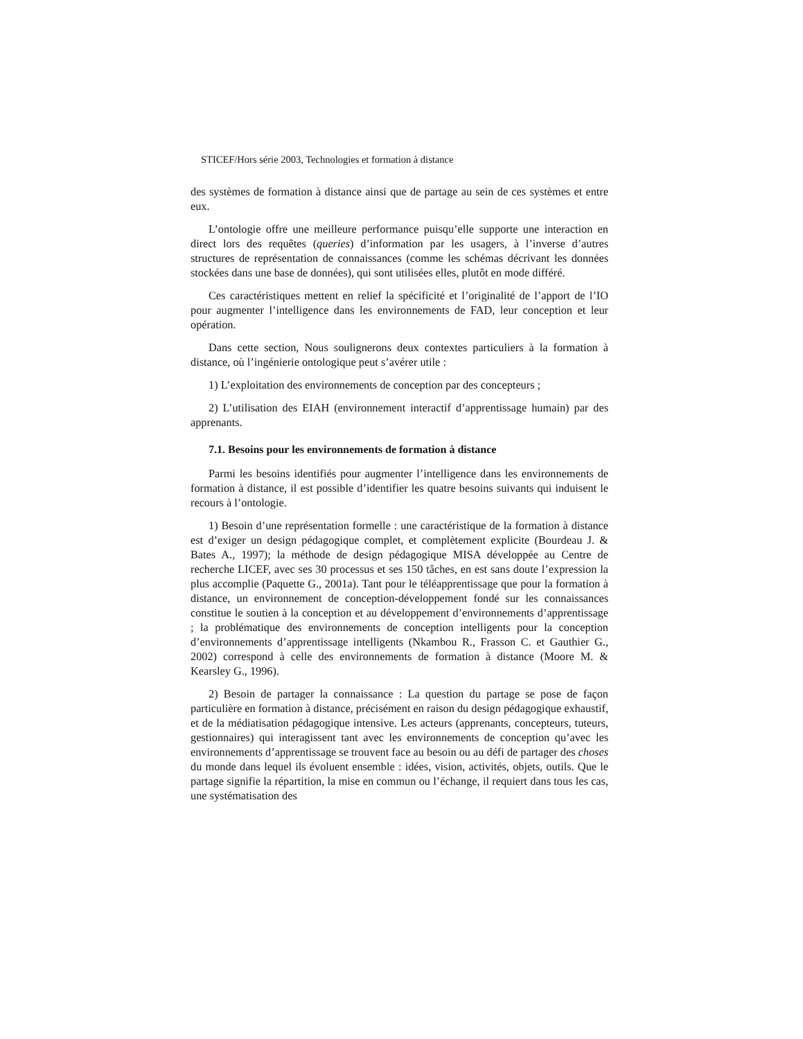STICEF/Hors série 2003, Technologies et formation à distance
des systèmes de formation à distance ainsi que de partage au sein de ces systèmes et entre eux.
L’ontologie offre une meilleure performance puisqu’elle supporte une interaction en direct lors des requêtes (queries) d’information par les usagers, à l’inverse d’autres structures de représentation de connaissances (comme les schémas décrivant les données stockées dans une base de données), qui sont utilisées elles, plutôt en mode différé.
Ces caractéristiques mettent en relief la spécificité et l’originalité de l’apport de l’IO pour augmenter l’intelligence dans les environnements de FAD, leur conception et leur opération.
Dans cette section, Nous soulignerons deux contextes particuliers à la formation à distance, où l’ingénierie ontologique peut s’avérer utile :
1) L’exploitation des environnements de conception par des concepteurs ;
2) L’utilisation des EIAH (environnement interactif d’apprentissage humain) par des apprenants.
7.1. Besoins pour les environnements de formation à distance
Parmi les besoins identifiés pour augmenter l’intelligence dans les environnements de formation à distance, il est possible d’identifier les quatre besoins suivants qui induisent le recours à l’ontologie.
1) Besoin d’une représentation formelle : une caractéristique de la formation à distance est d’exiger un design pédagogique complet, et complètement explicite (Bourdeau J. & Bates A., 1997); la méthode de design pédagogique MISA développée au Centre de recherche LICEF, avec ses 30 processus et ses 150 tâches, en est sans doute l’expression la plus accomplie (Paquette G., 2001a). Tant pour le téléapprentissage que pour la formation à distance, un environnement de conception-développement fondé sur les connaissances constitue le soutien à la conception et au développement d’environnements d’apprentissage ; la problématique des environnements de conception intelligents pour la conception d’environnements d’apprentissage intelligents (Nkambou R., Frasson C. et Gauthier G., 2002) correspond à celle des environnements de formation à distance (Moore M. & Kearsley G., 1996).
2) Besoin de partager la connaissance : La question du partage se pose de façon particulière en formation à distance, précisément en raison du design pédagogique exhaustif, et de la médiatisation pédagogique intensive. Les acteurs (apprenants, concepteurs, tuteurs, gestionnaires) qui interagissent tant avec les environnements de conception qu’avec les environnements d’apprentissage se trouvent face au besoin ou au défi de partager des choses du monde dans lequel ils évoluent ensemble : idées, vision, activités, objets, outils. Que le partage signifie la répartition, la mise en commun ou l’échange, il requiert dans tous les cas, une systématisation des